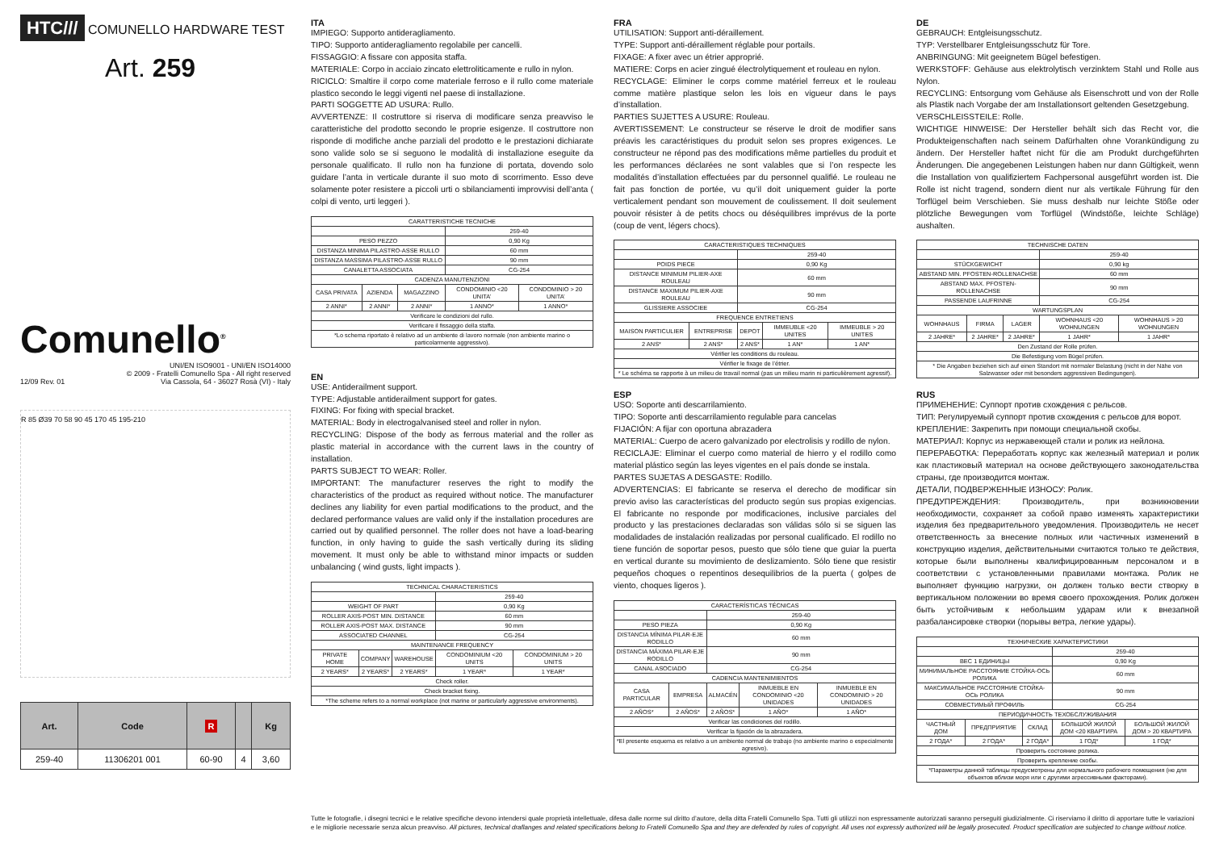HTC/// COMUNELLO HARDWARE TEST
Art. 259
Comunello<sup>®</sup>
UNI/EN ISO9001 - UNI/EN ISO14000
© 2009 - Fratelli Comunello Spa - All right reserved
12/09 Rev. 01 Via Cassola, 64 - 36027 Rosà (VI) - Italy
R 85 Ø39 70 58 90 45 170 45 195-210
| Art. | Code | R | | Kg |
| --- | --- | --- | --- | --- |
| 259-40 | 11306201 001 | 60-90 | 4 | 3,60 |
ITA
IMPIEGO: Supporto antideragliamento.
TIPO: Supporto antideragliamento regolabile per cancelli.
FISSAGGIO: A fissare con apposita staffa.
MATERIALE: Corpo in acciaio zincato elettroliticamente e rullo in nylon.
RICICLO: Smaltire il corpo come materiale ferroso e il rullo come materiale plastico secondo le leggi vigenti nel paese di installazione.
PARTI SOGGETTE AD USURA: Rullo.
AVVERTENZE: Il costruttore si riserva di modificare senza preavviso le caratteristiche del prodotto secondo le proprie esigenze. Il costruttore non risponde di modifiche anche parziali del prodotto e le prestazioni dichiarate sono valide solo se si seguono le modalità di installazione eseguite da personale qualificato. Il rullo non ha funzione di portata, dovendo solo guidare l’anta in verticale durante il suo moto di scorrimento. Esso deve solamente poter resistere a piccoli urti o sbilanciamenti improvvisi dell’anta ( colpi di vento, urti leggeri ).
| CARATTERISTICHE TECNICHE | | | | |
| --- | --- | --- | --- | --- |
| | | | 259-40 | |
| PESO PEZZO | | | 0,90 Kg | |
| DISTANZA MINIMA PILASTRO-ASSE RULLO | | | 60 mm | |
| DISTANZA MASSIMA PILASTRO-ASSE RULLO | | | 90 mm | |
| CANALETTA ASSOCIATA | | | CG-254 | |
| CADENZA MANUTENZIONI | | | | |
| CASA PRIVATA | AZIENDA | MAGAZZINO | CONDOMINIO <20 UNITA’ | CONDOMINIO > 20 UNITA’ |
| 2 ANNI* | 2 ANNI* | 2 ANNI* | 1 ANNO* | 1 ANNO* |
| Verificare le condizioni del rullo. | | | | |
| Verificare il fissaggio della staffa. | | | | |
| *Lo schema riportato è relativo ad un ambiente di lavoro normale (non ambiente marino o particolarmente aggressivo). | | | | |
EN
USE: Antiderailment support.
TYPE: Adjustable antiderailment support for gates.
FIXING: For fixing with special bracket.
MATERIAL: Body in electrogalvanised steel and roller in nylon.
RECYCLING: Dispose of the body as ferrous material and the roller as plastic material in accordance with the current laws in the country of installation.
PARTS SUBJECT TO WEAR: Roller.
IMPORTANT: The manufacturer reserves the right to modify the characteristics of the product as required without notice. The manufacturer declines any liability for even partial modifications to the product, and the declared performance values are valid only if the installation procedures are carried out by qualified personnel. The roller does not have a load-bearing function, in only having to guide the sash vertically during its sliding movement. It must only be able to withstand minor impacts or sudden unbalancing ( wind gusts, light impacts ).
| TECHNICAL CHARACTERISTICS | | | | |
| --- | --- | --- | --- | --- |
| | | | 259-40 | |
| WEIGHT OF PART | | | 0,90 Kg | |
| ROLLER AXIS-POST MIN. DISTANCE | | | 60 mm | |
| ROLLER AXIS-POST MAX. DISTANCE | | | 90 mm | |
| ASSOCIATED CHANNEL | | | CG-254 | |
| MAINTENANCE FREQUENCY | | | | |
| PRIVATE HOME | COMPANY | WAREHOUSE | CONDOMINIUM <20 UNITS | CONDOMINIUM > 20 UNITS |
| 2 YEARS* | 2 YEARS* | 2 YEARS* | 1 YEAR* | 1 YEAR* |
| Check roller. | | | | |
| Check bracket fixing. | | | | |
| *The scheme refers to a normal workplace (not marine or particularly aggressive environments). | | | | |
FRA
UTILISATION: Support anti-déraillement.
TYPE: Support anti-déraillement réglable pour portails.
FIXAGE: A fixer avec un étrier approprié.
MATIERE: Corps en acier zingué électrolytiquement et rouleau en nylon.
RECYCLAGE: Eliminer le corps comme matériel ferreux et le rouleau comme matière plastique selon les lois en vigueur dans le pays d’installation.
PARTIES SUJETTES A USURE: Rouleau.
AVERTISSEMENT: Le constructeur se réserve le droit de modifier sans préavis les caractéristiques du produit selon ses propres exigences. Le constructeur ne répond pas des modifications même partielles du produit et les performances déclarées ne sont valables que si l’on respecte les modalités d’installation effectuées par du personnel qualifié. Le rouleau ne fait pas fonction de portée, vu qu’il doit uniquement guider la porte verticalement pendant son mouvement de coulissement. Il doit seulement pouvoir résister à de petits chocs ou déséquilibres imprévus de la porte (coup de vent, légers chocs).
| CARACTERISTIQUES TECHNIQUES | | | | |
| --- | --- | --- | --- | --- |
| | | 259-40 | | |
| POIDS PIECE | | 0,90 Kg | | |
| DISTANCE MINIMUM PILIER-AXE ROULEAU | | 60 mm | | |
| DISTANCE MAXIMUM PILIER-AXE ROULEAU | | 90 mm | | |
| GLISSIERE ASSOCIEE | | CG-254 | | |
| FREQUENCE ENTRETIENS | | | | |
| MAISON PARTICULIER | ENTREPRISE | DEPOT | IMMEUBLE <20 UNITES | IMMEUBLE > 20 UNITES |
| 2 ANS* | 2 ANS* | 2 ANS* | 1 AN* | 1 AN* |
| Vérifier les conditions du rouleau. | | | | |
| Vérifier le fixage de l’étrier. | | | | |
| * Le schéma se rapporte à un milieu de travail normal (pas un milieu marin ni particulièrement agressif). | | | | |
ESP
USO: Soporte anti descarrilamiento.
TIPO: Soporte anti descarrilamiento regulable para cancelas
FIJACIÓN: A fijar con oportuna abrazadera
MATERIAL: Cuerpo de acero galvanizado por electrolisis y rodillo de nylon.
RECICLAJE: Eliminar el cuerpo como material de hierro y el rodillo como material plástico según las leyes vigentes en el país donde se instala.
PARTES SUJETAS A DESGASTE: Rodillo.
ADVERTENCIAS: El fabricante se reserva el derecho de modificar sin previo aviso las características del producto según sus propias exigencias. El fabricante no responde por modificaciones, inclusive parciales del producto y las prestaciones declaradas son válidas sólo si se siguen las modalidades de instalación realizadas por personal cualificado. El rodillo no tiene función de soportar pesos, puesto que sólo tiene que guiar la puerta en vertical durante su movimiento de deslizamiento. Sólo tiene que resistir pequeños choques o repentinos desequilibrios de la puerta ( golpes de viento, choques ligeros ).
| CARACTERÍSTICAS TÉCNICAS | | | | |
| --- | --- | --- | --- | --- |
| | | 259-40 | | |
| PESO PIEZA | | 0,90 Kg | | |
| DISTANCIA MÍNIMA PILAR-EJE RODILLO | | 60 mm | | |
| DISTANCIA MÁXIMA PILAR-EJE RODILLO | | 90 mm | | |
| CANAL ASOCIADO | | CG-254 | | |
| CADENCIA MANTENIMIENTOS | | | | |
| CASA PARTICULAR | EMPRESA | ALMACÉN | INMUEBLE EN CONDOMINIO <20 UNIDADES | INMUEBLE EN CONDOMINIO > 20 UNIDADES |
| 2 AÑOS* | 2 AÑOS* | 2 AÑOS* | 1 AÑO* | 1 AÑO* |
| Verificar las condiciones del rodillo. | | | | |
| Verificar la fijación de la abrazadera. | | | | |
| *El presente esquema es relativo a un ambiente normal de trabajo (no ambiente marino o especialmente agresivo). | | | | |
DE
GEBRAUCH: Entgleisungsschutz.
TYP: Verstellbarer Entgleisungsschutz für Tore.
ANBRINGUNG: Mit geeignetem Bügel befestigen.
WERKSTOFF: Gehäuse aus elektrolytisch verzinktem Stahl und Rolle aus Nylon.
RECYCLING: Entsorgung vom Gehäuse als Eisenschrott und von der Rolle als Plastik nach Vorgabe der am Installationsort geltenden Gesetzgebung.
VERSCHLEISSTEILE: Rolle.
WICHTIGE HINWEISE: Der Hersteller behält sich das Recht vor, die Produkteigenschaften nach seinem Dafürhalten ohne Vorankündigung zu ändern. Der Hersteller haftet nicht für die am Produkt durchgeführten Änderungen. Die angegebenen Leistungen haben nur dann Gültigkeit, wenn die Installation von qualifiziertem Fachpersonal ausgeführt worden ist. Die Rolle ist nicht tragend, sondern dient nur als vertikale Führung für den Torflügel beim Verschieben. Sie muss deshalb nur leichte Stöße oder plötzliche Bewegungen vom Torflügel (Windstöße, leichte Schläge) aushalten.
| TECHNISCHE DATEN | | | | |
| --- | --- | --- | --- | --- |
| | | | 259-40 | |
| STÜCKGEWICHT | | | 0,90 kg | |
| ABSTAND MIN. PFOSTEN-ROLLENACHSE | | | 60 mm | |
| ABSTAND MAX. PFOSTEN-ROLLENACHSE | | | 90 mm | |
| PASSENDE LAUFRINNE | | | CG-254 | |
| WARTUNGSPLAN | | | | |
| WOHNHAUS | FIRMA | LAGER | WOHNHAUS <20 WOHNUNGEN | WOHNHAUS > 20 WOHNUNGEN |
| 2 JAHRE* | 2 JAHRE* | 2 JAHRE* | 1 JAHR* | 1 JAHR* |
| Den Zustand der Rolle prüfen. | | | | |
| Die Befestigung vom Bügel prüfen. | | | | |
| * Die Angaben beziehen sich auf einen Standort mit normaler Belastung (nicht in der Nähe von Salzwasser oder mit besonders aggressiven Bedingungen). | | | | |
RUS
ПРИМЕНЕНИЕ: Суппорт против схождения с рельсов.
ТИП: Регулируемый суппорт против схождения с рельсов для ворот.
КРЕПЛЕНИЕ: Закрепить при помощи специальной скобы.
МАТЕРИАЛ: Корпус из нержавеющей стали и ролик из нейлона.
ПЕРЕРАБОТКА: Переработать корпус как железный материал и ролик как пластиковый материал на основе действующего законодательства страны, где производится монтаж.
ДЕТАЛИ, ПОДВЕРЖЕННЫЕ ИЗНОСУ: Ролик.
ПРЕДУПРЕЖДЕНИЯ: Производитель, при возникновении необходимости, сохраняет за собой право изменять характеристики изделия без предварительного уведомления. Производитель не несет ответственность за внесение полных или частичных изменений в конструкцию изделия, действительными считаются только те действия, которые были выполнены квалифицированным персоналом и в соответствии с установленными правилами монтажа. Ролик не выполняет функцию нагрузки, он должен только вести створку в вертикальном положении во время своего прохождения. Ролик должен быть устойчивым к небольшим ударам или к внезапной разбалансировке створки (порывы ветра, легкие удары).
| ТЕХНИЧЕСКИЕ ХАРАКТЕРИСТИКИ | | | | |
| --- | --- | --- | --- | --- |
| | | | 259-40 | |
| ВЕС 1 ЕДИНИЦЫ | | | 0,90 Kg | |
| МИНИМАЛЬНОЕ РАССТОЯНИЕ СТОЙКА-ОСЬ РОЛИКА | | | 60 mm | |
| МАКСИМАЛЬНОЕ РАССТОЯНИЕ СТОЙКА-ОСЬ РОЛИКА | | | 90 mm | |
| СОВМЕСТИМЫЙ ПРОФИЛЬ | | | CG-254 | |
| ПЕРИОДИЧНОСТЬ ТЕХОБСЛУЖИВАНИЯ | | | | |
| ЧАСТНЫЙ ДОМ | ПРЕДПРИЯТИЕ | СКЛАД | БОЛЬШОЙ ЖИЛОЙ ДОМ <20 КВАРТИРА | БОЛЬШОЙ ЖИЛОЙ ДОМ > 20 КВАРТИРА |
| 2 ГОДА* | 2 ГОДА* | 2 ГОДА* | 1 ГОД* | 1 ГОД* |
| Проверить состояние ролика. | | | | |
| Проверить крепление скобы. | | | | |
| *Параметры данной таблицы предусмотрены для нормального рабочего помещения (не для объектов вблизи моря или с другими агрессивными факторами). | | | | |
Tutte le fotografie, i disegni tecnici e le relative specifiche devono intendersi quale proprietà intellettuale, difesa dalle norme sul diritto d’autore, della ditta Fratelli Comunello Spa. Tutti gli utilizzi non espressamente autorizzati saranno perseguiti giudizialmente. Ci riserviamo il diritto di apportare tutte le variazioni e le migliorie necessarie senza alcun preavviso. All pictures, technical draflanges and related specifications belong to Fratelli Comunello Spa and they are defended by rules of copyright. All uses not expressly authorized will be legally prosecuted. Product specification are subjected to change without notice.